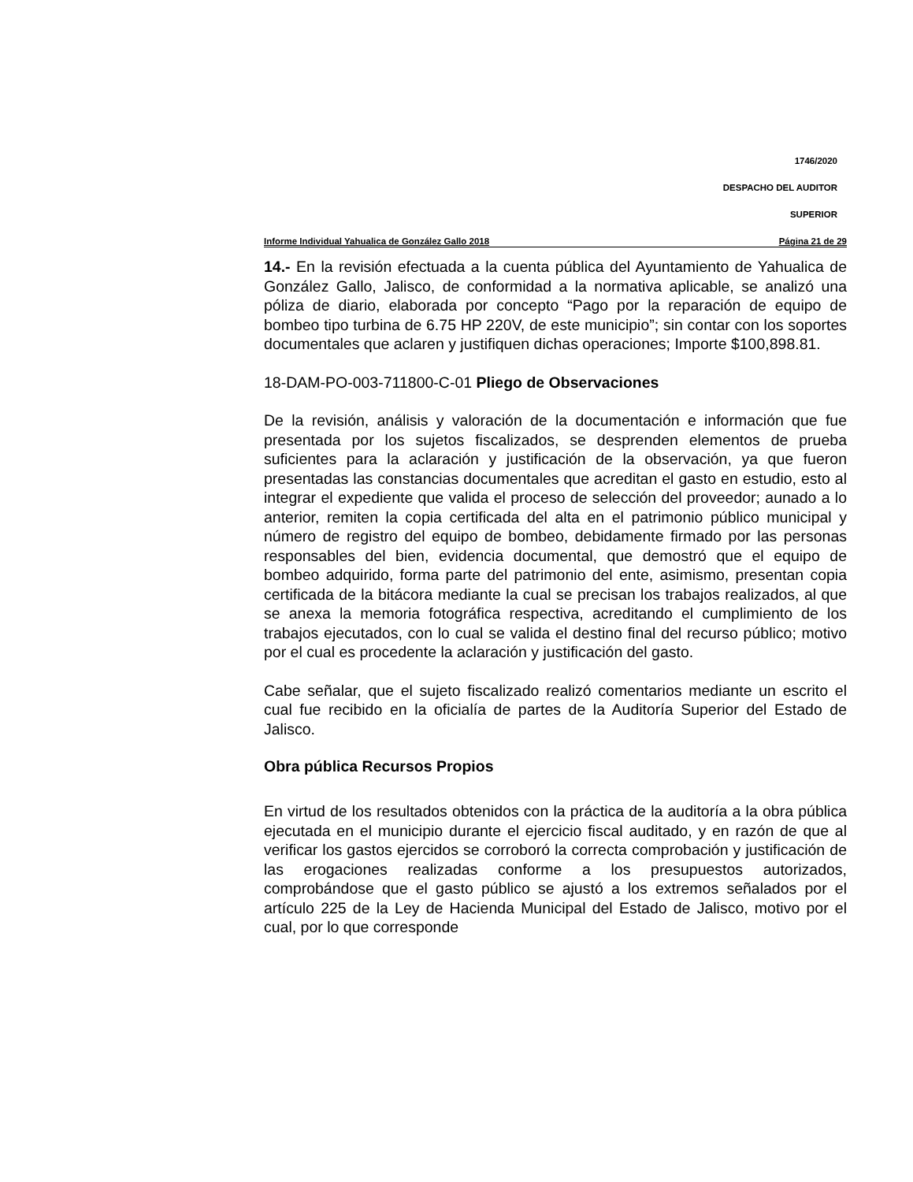1746/2020
DESPACHO DEL AUDITOR
SUPERIOR
Informe Individual Yahualica de González Gallo 2018 Página 21 de 29
14.- En la revisión efectuada a la cuenta pública del Ayuntamiento de Yahualica de González Gallo, Jalisco, de conformidad a la normativa aplicable, se analizó una póliza de diario, elaborada por concepto “Pago por la reparación de equipo de bombeo tipo turbina de 6.75 HP 220V, de este municipio”; sin contar con los soportes documentales que aclaren y justifiquen dichas operaciones; Importe $100,898.81.
18-DAM-PO-003-711800-C-01 Pliego de Observaciones
De la revisión, análisis y valoración de la documentación e información que fue presentada por los sujetos fiscalizados, se desprenden elementos de prueba suficientes para la aclaración y justificación de la observación, ya que fueron presentadas las constancias documentales que acreditan el gasto en estudio, esto al integrar el expediente que valida el proceso de selección del proveedor; aunado a lo anterior, remiten la copia certificada del alta en el patrimonio público municipal y número de registro del equipo de bombeo, debidamente firmado por las personas responsables del bien, evidencia documental, que demostró que el equipo de bombeo adquirido, forma parte del patrimonio del ente, asimismo, presentan copia certificada de la bitácora mediante la cual se precisan los trabajos realizados, al que se anexa la memoria fotográfica respectiva, acreditando el cumplimiento de los trabajos ejecutados, con lo cual se valida el destino final del recurso público; motivo por el cual es procedente la aclaración y justificación del gasto.
Cabe señalar, que el sujeto fiscalizado realizó comentarios mediante un escrito el cual fue recibido en la oficialía de partes de la Auditoría Superior del Estado de Jalisco.
Obra pública Recursos Propios
En virtud de los resultados obtenidos con la práctica de la auditoría a la obra pública ejecutada en el municipio durante el ejercicio fiscal auditado, y en razón de que al verificar los gastos ejercidos se corroboró la correcta comprobación y justificación de las erogaciones realizadas conforme a los presupuestos autorizados, comprobándose que el gasto público se ajustó a los extremos señalados por el artículo 225 de la Ley de Hacienda Municipal del Estado de Jalisco, motivo por el cual, por lo que corresponde